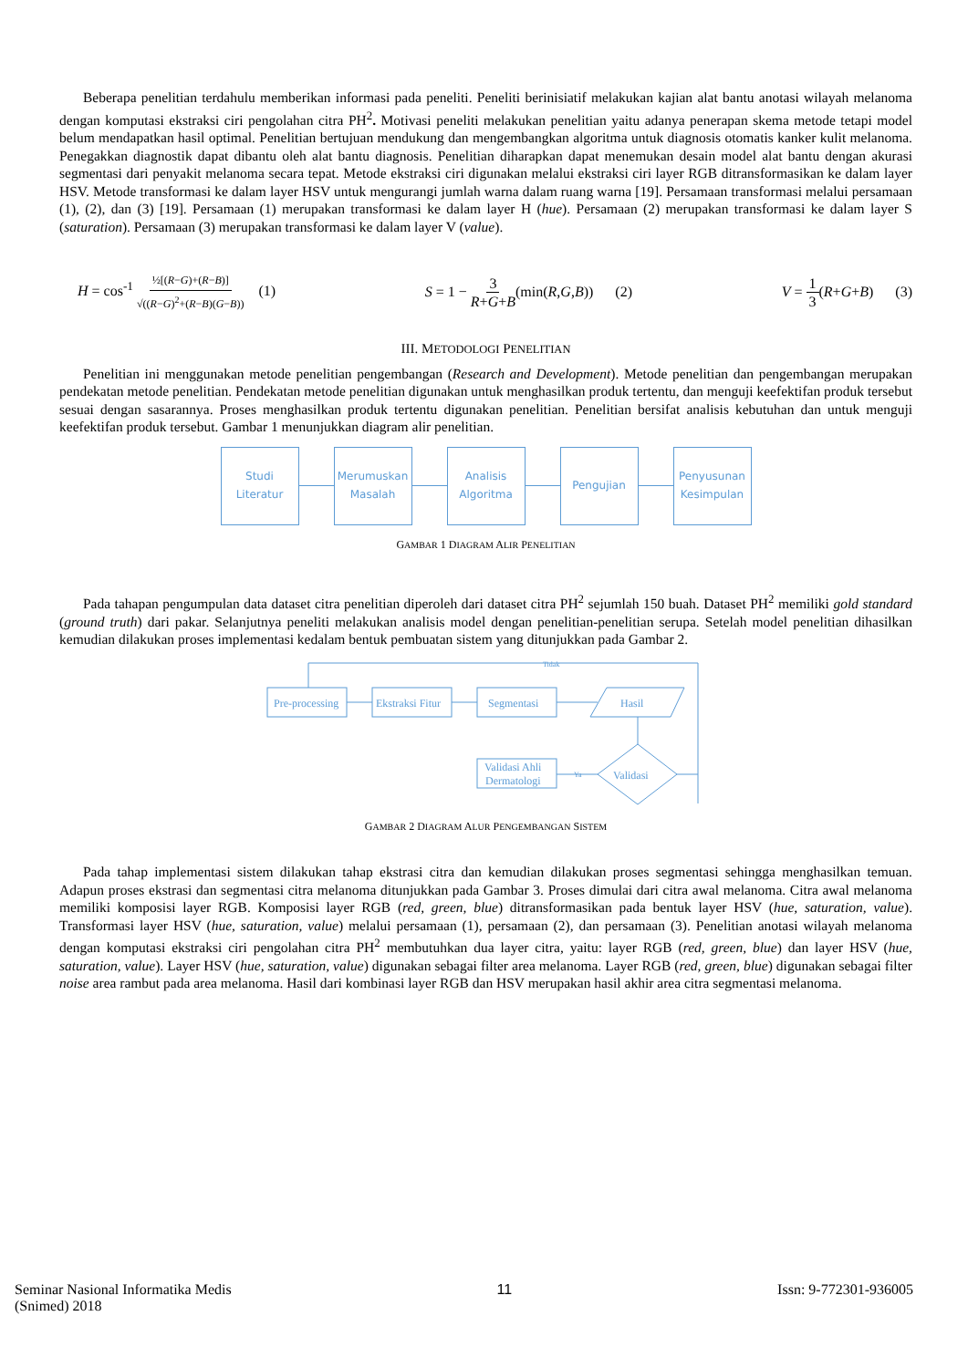Beberapa penelitian terdahulu memberikan informasi pada peneliti. Peneliti berinisiatif melakukan kajian alat bantu anotasi wilayah melanoma dengan komputasi ekstraksi ciri pengolahan citra PH<sup>2</sup>. Motivasi peneliti melakukan penelitian yaitu adanya penerapan skema metode tetapi model belum mendapatkan hasil optimal. Penelitian bertujuan mendukung dan mengembangkan algoritma untuk diagnosis otomatis kanker kulit melanoma. Penegakkan diagnostik dapat dibantu oleh alat bantu diagnosis. Penelitian diharapkan dapat menemukan desain model alat bantu dengan akurasi segmentasi dari penyakit melanoma secara tepat. Metode ekstraksi ciri digunakan melalui ekstraksi ciri layer RGB ditransformasikan ke dalam layer HSV. Metode transformasi ke dalam layer HSV untuk mengurangi jumlah warna dalam ruang warna [19]. Persamaan transformasi melalui persamaan (1), (2), dan (3) [19]. Persamaan (1) merupakan transformasi ke dalam layer H (hue). Persamaan (2) merupakan transformasi ke dalam layer S (saturation). Persamaan (3) merupakan transformasi ke dalam layer V (value).
H = cos<sup>-1</sup> ½[(R−G)+(R−B)] √((R−G)<sup>2</sup>+(R−B)(G−B)) (1) S = 1 − 3 R+G+B(min(R,G,B)) (2) V = 1 3(R+G+B) (3)
III. METODOLOGI PENELITIAN
Penelitian ini menggunakan metode penelitian pengembangan (Research and Development). Metode penelitian dan pengembangan merupakan pendekatan metode penelitian. Pendekatan metode penelitian digunakan untuk menghasilkan produk tertentu, dan menguji keefektifan produk tersebut sesuai dengan sasarannya. Proses menghasilkan produk tertentu digunakan penelitian. Penelitian bersifat analisis kebutuhan dan untuk menguji keefektifan produk tersebut. Gambar 1 menunjukkan diagram alir penelitian.
Studi
Literatur
Merumuskan
Masalah
Analisis
Algoritma
Pengujian
Penyusunan
Kesimpulan
GAMBAR 1 DIAGRAM ALIR PENELITIAN
Pada tahapan pengumpulan data dataset citra penelitian diperoleh dari dataset citra PH<sup>2</sup> sejumlah 150 buah. Dataset PH<sup>2</sup> memiliki gold standard (ground truth) dari pakar. Selanjutnya peneliti melakukan analisis model dengan penelitian-penelitian serupa. Setelah model penelitian dihasilkan kemudian dilakukan proses implementasi kedalam bentuk pembuatan sistem yang ditunjukkan pada Gambar 2.
Tidak
Pre-processing
Ekstraksi Fitur
Segmentasi
Hasil
Validasi
Ya
Validasi Ahli
Dermatologi
GAMBAR 2 DIAGRAM ALUR PENGEMBANGAN SISTEM
Pada tahap implementasi sistem dilakukan tahap ekstrasi citra dan kemudian dilakukan proses segmentasi sehingga menghasilkan temuan. Adapun proses ekstrasi dan segmentasi citra melanoma ditunjukkan pada Gambar 3. Proses dimulai dari citra awal melanoma. Citra awal melanoma memiliki komposisi layer RGB. Komposisi layer RGB (red, green, blue) ditransformasikan pada bentuk layer HSV (hue, saturation, value). Transformasi layer HSV (hue, saturation, value) melalui persamaan (1), persamaan (2), dan persamaan (3). Penelitian anotasi wilayah melanoma dengan komputasi ekstraksi ciri pengolahan citra PH<sup>2</sup> membutuhkan dua layer citra, yaitu: layer RGB (red, green, blue) dan layer HSV (hue, saturation, value). Layer HSV (hue, saturation, value) digunakan sebagai filter area melanoma. Layer RGB (red, green, blue) digunakan sebagai filter noise area rambut pada area melanoma. Hasil dari kombinasi layer RGB dan HSV merupakan hasil akhir area citra segmentasi melanoma.
Seminar Nasional Informatika Medis
(Snimed) 2018
11 Issn: 9-772301-936005